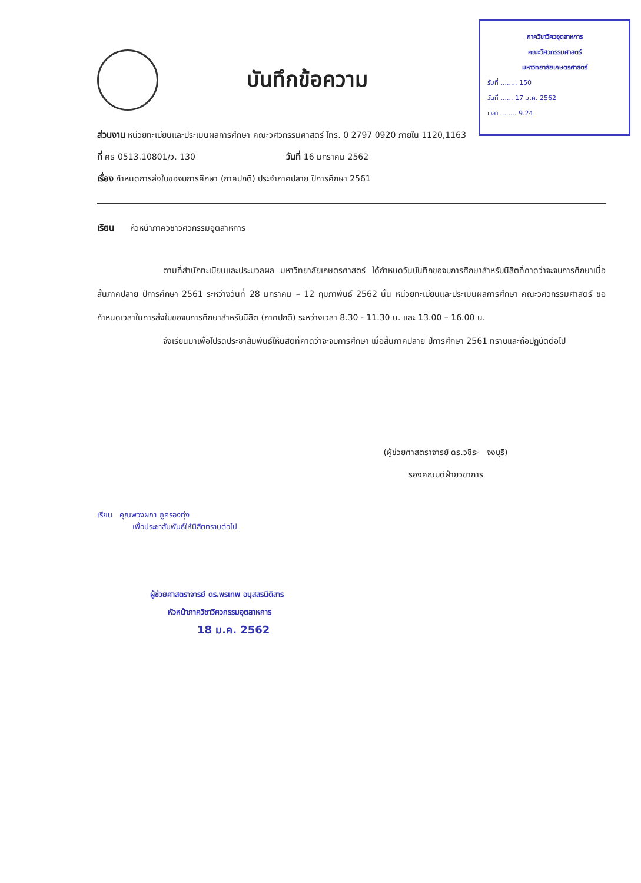ภาควิชาวิศวอุตสาหการ
คณะวิศวกรรมศาสตร์
มหาวิทยาลัยเกษตรศาสตร์
รับที่ ........ 150
วันที่ ...... 17 ม.ค. 2562
เวลา ........ 9.24
บันทึกข้อความ
ส่วนงาน หน่วยทะเบียนและประเมินผลการศึกษา คณะวิศวกรรมศาสตร์ โทร. 0 2797 0920 ภายใน 1120,1163
ที่ ศธ 0513.10801/ว. 130 วันที่ 16 มกราคม 2562
เรื่อง กำหนดการส่งใบขอจบการศึกษา (ภาคปกติ) ประจำภาคปลาย ปีการศึกษา 2561
เรียน หัวหน้าภาควิชาวิศวกรรมอุตสาหการ
ตามที่สำนักทะเบียนและประมวลผล มหาวิทยาลัยเกษตรศาสตร์ ได้กำหนดวันบันทึกขอจบการศึกษาสำหรับนิสิตที่คาดว่าจะจบการศึกษาเมื่อสิ้นภาคปลาย ปีการศึกษา 2561 ระหว่างวันที่ 28 มกราคม – 12 กุมภาพันธ์ 2562 นั้น หน่วยทะเบียนและประเมินผลการศึกษา คณะวิศวกรรมศาสตร์ ขอกำหนดเวลาในการส่งใบขอจบการศึกษาสำหรับนิสิต (ภาคปกติ) ระหว่างเวลา 8.30 - 11.30 น. และ 13.00 – 16.00 น.
จึงเรียนมาเพื่อโปรดประชาสัมพันธ์ให้นิสิตที่คาดว่าจะจบการศึกษา เมื่อสิ้นภาคปลาย ปีการศึกษา 2561 ทราบและถือปฏิบัติต่อไป
(ผู้ช่วยศาสตราจารย์ ดร.วชิระ จงบุรี)
รองคณบดีฝ่ายวิชาการ
เรียน คุณพวงผกา ภูครองทุ่ง
เพื่อประชาสัมพันธ์ให้นิสิตทราบต่อไป
ผู้ช่วยศาสตราจารย์ ดร.พรเทพ อนุสสรนิติสาร
หัวหน้าภาควิชาวิศวกรรมอุตสาหการ
18 ม.ค. 2562